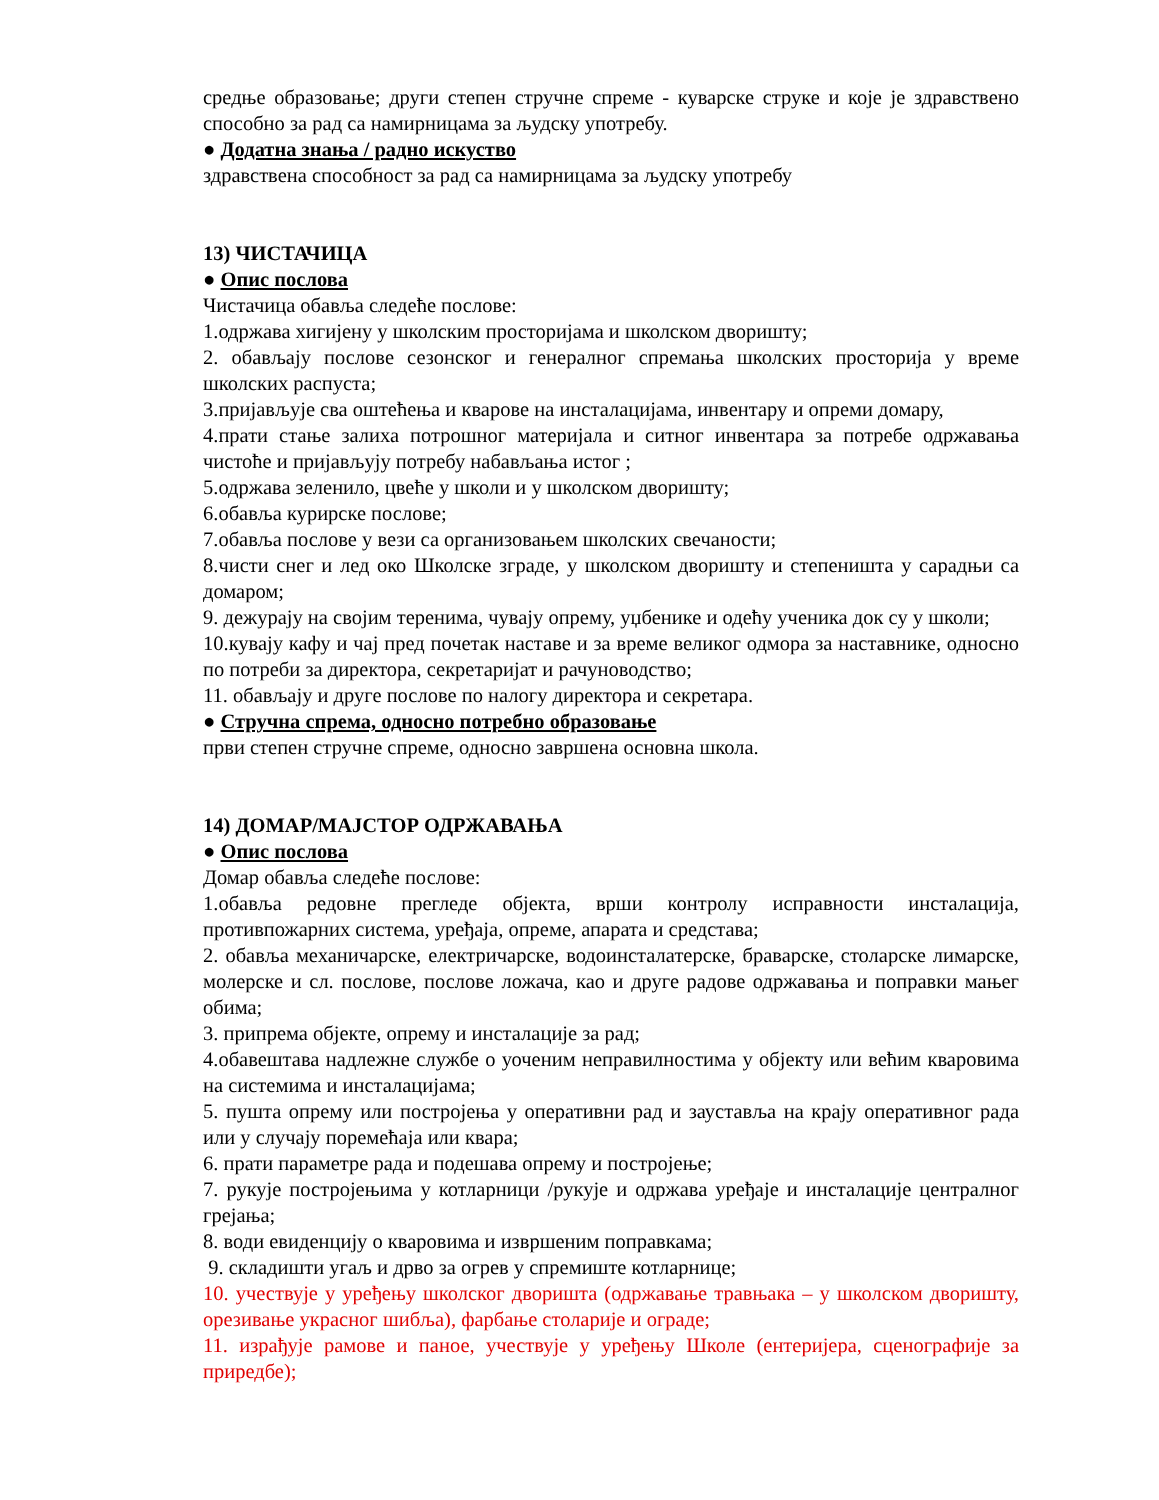средње образовање; други степен стручне спреме - куварске струке и које је здравствено способно за рад са намирницама за људску употребу.
● Додатна знања / радно искуство
здравствена способност за рад са намирницама за људску употребу
13) ЧИСТАЧИЦА
● Опис послова
Чистачица обавља следеће послове:
1.одржава хигијену у школским просторијама и школском дворишту;
2. обављају послове сезонског и генералног спремања школских просторија у време школских распуста;
3.пријављује сва оштећења и кварове на инсталацијама, инвентару и опреми домару,
4.прати стање залиха потрошног материјала и ситног инвентара за потребе одржавања чистоће и пријављују потребу набављања истог ;
5.одржава зеленило, цвеће у школи и у школском дворишту;
6.обавља курирске послове;
7.обавља послове у вези са организовањем школских свечаности;
8.чисти снег и лед око Школске зграде, у школском дворишту и степеништа у сарадњи са домаром;
9. дежурају на својим теренима, чувају опрему, уџбенике и одећу ученика док су у школи;
10.кувају кафу и чај пред почетак наставе и за време великог одмора за наставнике, односно по потреби за директора, секретаријат и рачуноводство;
11. обављају и друге послове по налогу директора и секретара.
● Стручна спрема, односно потребно образовање
први степен стручне спреме, односно завршена основна школа.
14) ДОМАР/МАЈСТОР ОДРЖАВАЊА
● Опис послова
Домар обавља следеће послове:
1.обавља редовне прегледе објекта, врши контролу исправности инсталација, противпожарних система, уређаја, опреме, апарата и средстава;
2. обавља механичарске, електричарске, водоинсталатерске, браварске, столарске лимарске, молерске и сл. послове, послове ложача, као и друге радове одржавања и поправки мањег обима;
3. припрема објекте, опрему и инсталације за рад;
4.обавештава надлежне службе о уоченим неправилностима у објекту или већим кваровима на системима и инсталацијама;
5. пушта опрему или постројења у оперативни рад и зауставља на крају оперативног рада или у случају поремећаја или квара;
6. прати параметре рада и подешава опрему и постројење;
7. рукује постројењима у котларници /рукује и одржава уређаје и инсталације централног грејања;
8. води евиденцију о кваровима и извршеним поправкама;
9. складишти угаљ и дрво за огрев у спремиште котларнице;
10. учествује у уређењу школског дворишта (одржавање травњака – у школском дворишту, орезивање украсног шибља), фарбање столарије и ограде;
11. израђује рамове и паное, учествује у уређењу Школе (ентеријера, сценографије за приредбе);